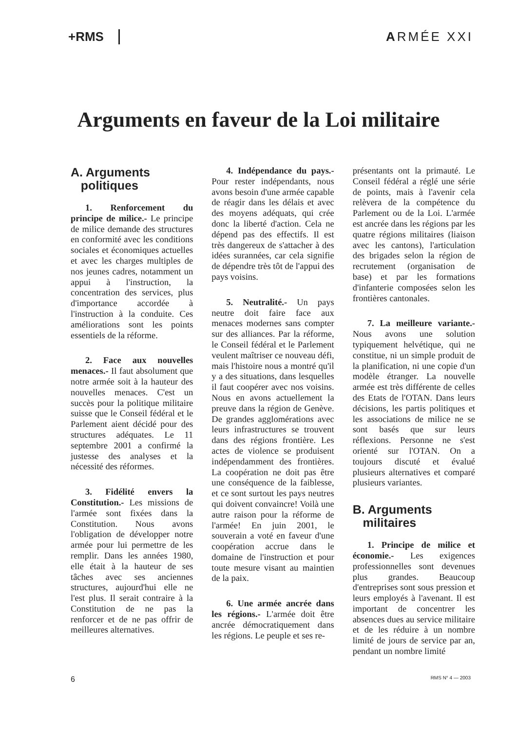+RMS ARMÉE XXI
Arguments en faveur de la Loi militaire
A. Arguments
politiques
1. Renforcement du principe de milice.- Le principe de milice demande des structures en conformité avec les conditions sociales et économiques actuelles et avec les charges multiples de nos jeunes cadres, notamment un appui à l'instruction, la concentration des services, plus d'importance accordée à l'instruction à la conduite. Ces améliorations sont les points essentiels de la réforme.
2. Face aux nouvelles menaces.- Il faut absolument que notre armée soit à la hauteur des nouvelles menaces. C'est un succès pour la politique militaire suisse que le Conseil fédéral et le Parlement aient décidé pour des structures adéquates. Le 11 septembre 2001 a confirmé la justesse des analyses et la nécessité des réformes.
3. Fidélité envers la Constitution.- Les missions de l'armée sont fixées dans la Constitution. Nous avons l'obligation de développer notre armée pour lui permettre de les remplir. Dans les années 1980, elle était à la hauteur de ses tâches avec ses anciennes structures, aujourd'hui elle ne l'est plus. Il serait contraire à la Constitution de ne pas la renforcer et de ne pas offrir de meilleures alternatives.
4. Indépendance du pays.- Pour rester indépendants, nous avons besoin d'une armée capable de réagir dans les délais et avec des moyens adéquats, qui crée donc la liberté d'action. Cela ne dépend pas des effectifs. Il est très dangereux de s'attacher à des idées surannées, car cela signifie de dépendre très tôt de l'appui des pays voisins.
5. Neutralité.- Un pays neutre doit faire face aux menaces modernes sans compter sur des alliances. Par la réforme, le Conseil fédéral et le Parlement veulent maîtriser ce nouveau défi, mais l'histoire nous a montré qu'il y a des situations, dans lesquelles il faut coopérer avec nos voisins. Nous en avons actuellement la preuve dans la région de Genève. De grandes agglomérations avec leurs infrastructures se trouvent dans des régions frontière. Les actes de violence se produisent indépendamment des frontières. La coopération ne doit pas être une conséquence de la faiblesse, et ce sont surtout les pays neutres qui doivent convaincre! Voilà une autre raison pour la réforme de l'armée! En juin 2001, le souverain a voté en faveur d'une coopération accrue dans le domaine de l'instruction et pour toute mesure visant au maintien de la paix.
6. Une armée ancrée dans les régions.- L'armée doit être ancrée démocratiquement dans les régions. Le peuple et ses re-
présentants ont la primauté. Le Conseil fédéral a réglé une série de points, mais à l'avenir cela relèvera de la compétence du Parlement ou de la Loi. L'armée est ancrée dans les régions par les quatre régions militaires (liaison avec les cantons), l'articulation des brigades selon la région de recrutement (organisation de base) et par les formations d'infanterie composées selon les frontières cantonales.
7. La meilleure variante.- Nous avons une solution typiquement helvétique, qui ne constitue, ni un simple produit de la planification, ni une copie d'un modèle étranger. La nouvelle armée est très différente de celles des Etats de l'OTAN. Dans leurs décisions, les partis politiques et les associations de milice ne se sont basés que sur leurs réflexions. Personne ne s'est orienté sur l'OTAN. On a toujours discuté et évalué plusieurs alternatives et comparé plusieurs variantes.
B. Arguments
militaires
1. Principe de milice et économie.- Les exigences professionnelles sont devenues plus grandes. Beaucoup d'entreprises sont sous pression et leurs employés à l'avenant. Il est important de concentrer les absences dues au service militaire et de les réduire à un nombre limité de jours de service par an, pendant un nombre limité
6 RMS N° 4 — 2003